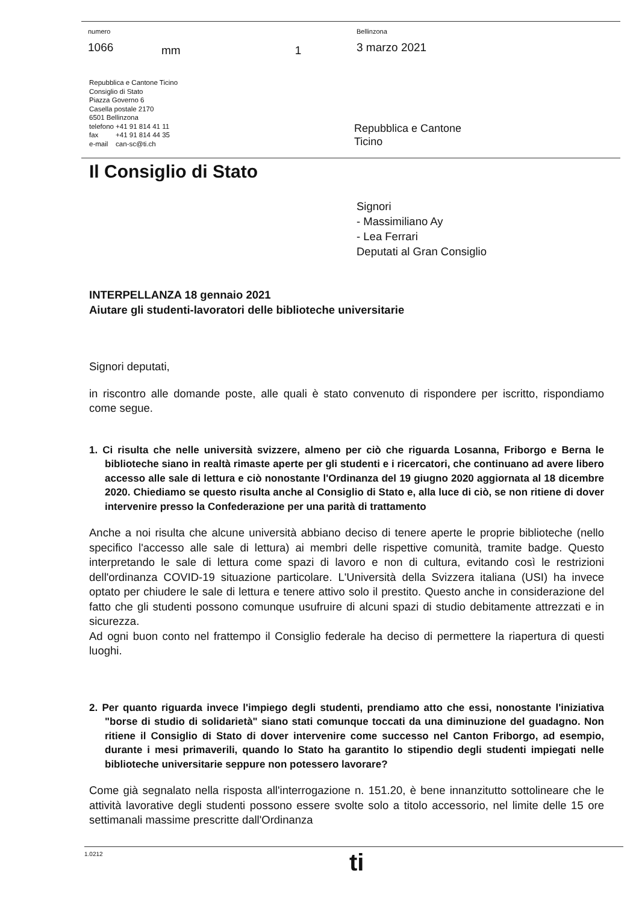| numero 1066 | mm | 1 | Bellinzona 3 marzo 2021 |
Repubblica e Cantone Ticino
Consiglio di Stato
Piazza Governo 6
Casella postale 2170
6501 Bellinzona
telefono +41 91 814 41 11
fax +41 91 814 44 35
e-mail can-sc@ti.ch
Repubblica e Cantone
Ticino
Il Consiglio di Stato
Signori
- Massimiliano Ay
- Lea Ferrari
Deputati al Gran Consiglio
INTERPELLANZA 18 gennaio 2021
Aiutare gli studenti-lavoratori delle biblioteche universitarie
Signori deputati,
in riscontro alle domande poste, alle quali è stato convenuto di rispondere per iscritto, rispondiamo come segue.
1. Ci risulta che nelle università svizzere, almeno per ciò che riguarda Losanna, Friborgo e Berna le biblioteche siano in realtà rimaste aperte per gli studenti e i ricercatori, che continuano ad avere libero accesso alle sale di lettura e ciò nonostante l'Ordinanza del 19 giugno 2020 aggiornata al 18 dicembre 2020. Chiediamo se questo risulta anche al Consiglio di Stato e, alla luce di ciò, se non ritiene di dover intervenire presso la Confederazione per una parità di trattamento
Anche a noi risulta che alcune università abbiano deciso di tenere aperte le proprie biblioteche (nello specifico l'accesso alle sale di lettura) ai membri delle rispettive comunità, tramite badge. Questo interpretando le sale di lettura come spazi di lavoro e non di cultura, evitando così le restrizioni dell'ordinanza COVID-19 situazione particolare. L'Università della Svizzera italiana (USI) ha invece optato per chiudere le sale di lettura e tenere attivo solo il prestito. Questo anche in considerazione del fatto che gli studenti possono comunque usufruire di alcuni spazi di studio debitamente attrezzati e in sicurezza.
Ad ogni buon conto nel frattempo il Consiglio federale ha deciso di permettere la riapertura di questi luoghi.
2. Per quanto riguarda invece l'impiego degli studenti, prendiamo atto che essi, nonostante l'iniziativa "borse di studio di solidarietà" siano stati comunque toccati da una diminuzione del guadagno. Non ritiene il Consiglio di Stato di dover intervenire come successo nel Canton Friborgo, ad esempio, durante i mesi primaverili, quando lo Stato ha garantito lo stipendio degli studenti impiegati nelle biblioteche universitarie seppure non potessero lavorare?
Come già segnalato nella risposta all'interrogazione n. 151.20, è bene innanzitutto sottolineare che le attività lavorative degli studenti possono essere svolte solo a titolo accessorio, nel limite delle 15 ore settimanali massime prescritte dall'Ordinanza
1.0212 ti